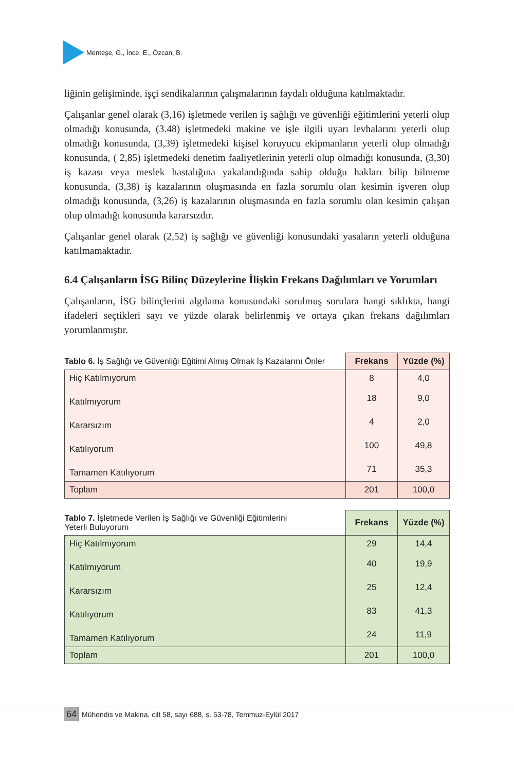Menteşe, G., İnce, E., Özcan, B.
liğinin gelişiminde, işçi sendikalarının çalışmalarının faydalı olduğuna katılmaktadır.
Çalışanlar genel olarak (3,16) işletmede verilen iş sağlığı ve güvenliği eğitimlerini yeterli olup olmadığı konusunda, (3.48) işletmedeki makine ve işle ilgili uyarı levhalarını yeterli olup olmadığı konusunda, (3,39) işletmedeki kişisel koruyucu ekipmanların yeterli olup olmadığı konusunda, ( 2,85) işletmedeki denetim faaliyetlerinin yeterli olup olmadığı konusunda, (3,30) iş kazası veya meslek hastalığına yakalandığında sahip olduğu hakları bilip bilmeme konusunda, (3,38) iş kazalarının oluşmasında en fazla sorumlu olan kesimin işveren olup olmadığı konusunda, (3,26) iş kazalarının oluşmasında en fazla sorumlu olan kesimin çalışan olup olmadığı konusunda kararsızdır.
Çalışanlar genel olarak (2,52) iş sağlığı ve güvenliği konusundaki yasaların yeterli olduğuna katılmamaktadır.
6.4 Çalışanların İSG Bilinç Düzeylerine İlişkin Frekans Dağılımları ve Yorumları
Çalışanların, İSG bilinçlerini algılama konusundaki sorulmuş sorulara hangi sıklıkta, hangi ifadeleri seçtikleri sayı ve yüzde olarak belirlenmiş ve ortaya çıkan frekans dağılımları yorumlanmıştır.
| Tablo 6. İş Sağlığı ve Güvenliği Eğitimi Almış Olmak İş Kazalarını Önler | Frekans | Yüzde (%) |
| --- | --- | --- |
| Hiç Katılmıyorum | 8 | 4,0 |
| Katılmıyorum | 18 | 9,0 |
| Kararsızım | 4 | 2,0 |
| Katılıyorum | 100 | 49,8 |
| Tamamen Katılıyorum | 71 | 35,3 |
| Toplam | 201 | 100,0 |
| Tablo 7. İşletmede Verilen İş Sağlığı ve Güvenliği Eğitimlerini Yeterli Buluyorum | Frekans | Yüzde (%) |
| --- | --- | --- |
| Hiç Katılmıyorum | 29 | 14,4 |
| Katılmıyorum | 40 | 19,9 |
| Kararsızım | 25 | 12,4 |
| Katılıyorum | 83 | 41,3 |
| Tamamen Katılıyorum | 24 | 11,9 |
| Toplam | 201 | 100,0 |
64 Mühendis ve Makina, cilt 58, sayı 688, s. 53-78, Temmuz-Eylül 2017